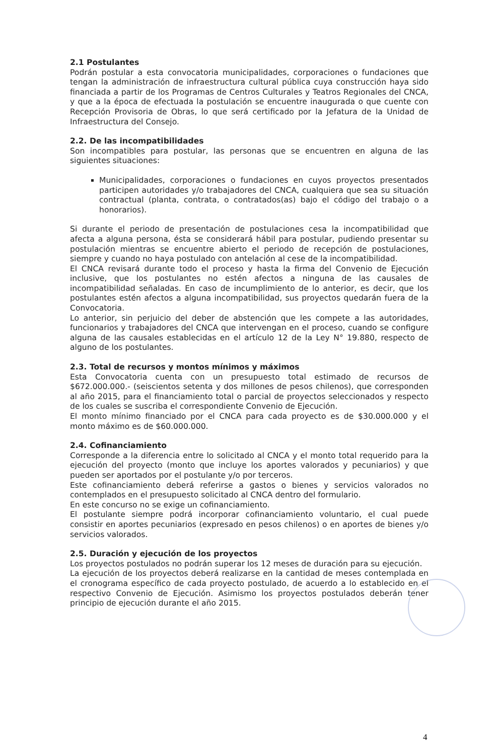2.1 Postulantes
Podrán postular a esta convocatoria municipalidades, corporaciones o fundaciones que tengan la administración de infraestructura cultural pública cuya construcción haya sido financiada a partir de los Programas de Centros Culturales y Teatros Regionales del CNCA, y que a la época de efectuada la postulación se encuentre inaugurada o que cuente con Recepción Provisoria de Obras, lo que será certificado por la Jefatura de la Unidad de Infraestructura del Consejo.
2.2. De las incompatibilidades
Son incompatibles para postular, las personas que se encuentren en alguna de las siguientes situaciones:
Municipalidades, corporaciones o fundaciones en cuyos proyectos presentados participen autoridades y/o trabajadores del CNCA, cualquiera que sea su situación contractual (planta, contrata, o contratados(as) bajo el código del trabajo o a honorarios).
Si durante el periodo de presentación de postulaciones cesa la incompatibilidad que afecta a alguna persona, ésta se considerará hábil para postular, pudiendo presentar su postulación mientras se encuentre abierto el periodo de recepción de postulaciones, siempre y cuando no haya postulado con antelación al cese de la incompatibilidad.
El CNCA revisará durante todo el proceso y hasta la firma del Convenio de Ejecución inclusive, que los postulantes no estén afectos a ninguna de las causales de incompatibilidad señaladas. En caso de incumplimiento de lo anterior, es decir, que los postulantes estén afectos a alguna incompatibilidad, sus proyectos quedarán fuera de la Convocatoria.
Lo anterior, sin perjuicio del deber de abstención que les compete a las autoridades, funcionarios y trabajadores del CNCA que intervengan en el proceso, cuando se configure alguna de las causales establecidas en el artículo 12 de la Ley N° 19.880, respecto de alguno de los postulantes.
2.3. Total de recursos y montos mínimos y máximos
Esta Convocatoria cuenta con un presupuesto total estimado de recursos de $672.000.000.- (seiscientos setenta y dos millones de pesos chilenos), que corresponden al año 2015, para el financiamiento total o parcial de proyectos seleccionados y respecto de los cuales se suscriba el correspondiente Convenio de Ejecución.
El monto mínimo financiado por el CNCA para cada proyecto es de $30.000.000 y el monto máximo es de $60.000.000.
2.4. Cofinanciamiento
Corresponde a la diferencia entre lo solicitado al CNCA y el monto total requerido para la ejecución del proyecto (monto que incluye los aportes valorados y pecuniarios) y que pueden ser aportados por el postulante y/o por terceros.
Este cofinanciamiento deberá referirse a gastos o bienes y servicios valorados no contemplados en el presupuesto solicitado al CNCA dentro del formulario.
En este concurso no se exige un cofinanciamiento.
El postulante siempre podrá incorporar cofinanciamiento voluntario, el cual puede consistir en aportes pecuniarios (expresado en pesos chilenos) o en aportes de bienes y/o servicios valorados.
2.5. Duración y ejecución de los proyectos
Los proyectos postulados no podrán superar los 12 meses de duración para su ejecución.
La ejecución de los proyectos deberá realizarse en la cantidad de meses contemplada en el cronograma específico de cada proyecto postulado, de acuerdo a lo establecido en el respectivo Convenio de Ejecución. Asimismo los proyectos postulados deberán tener principio de ejecución durante el año 2015.
4